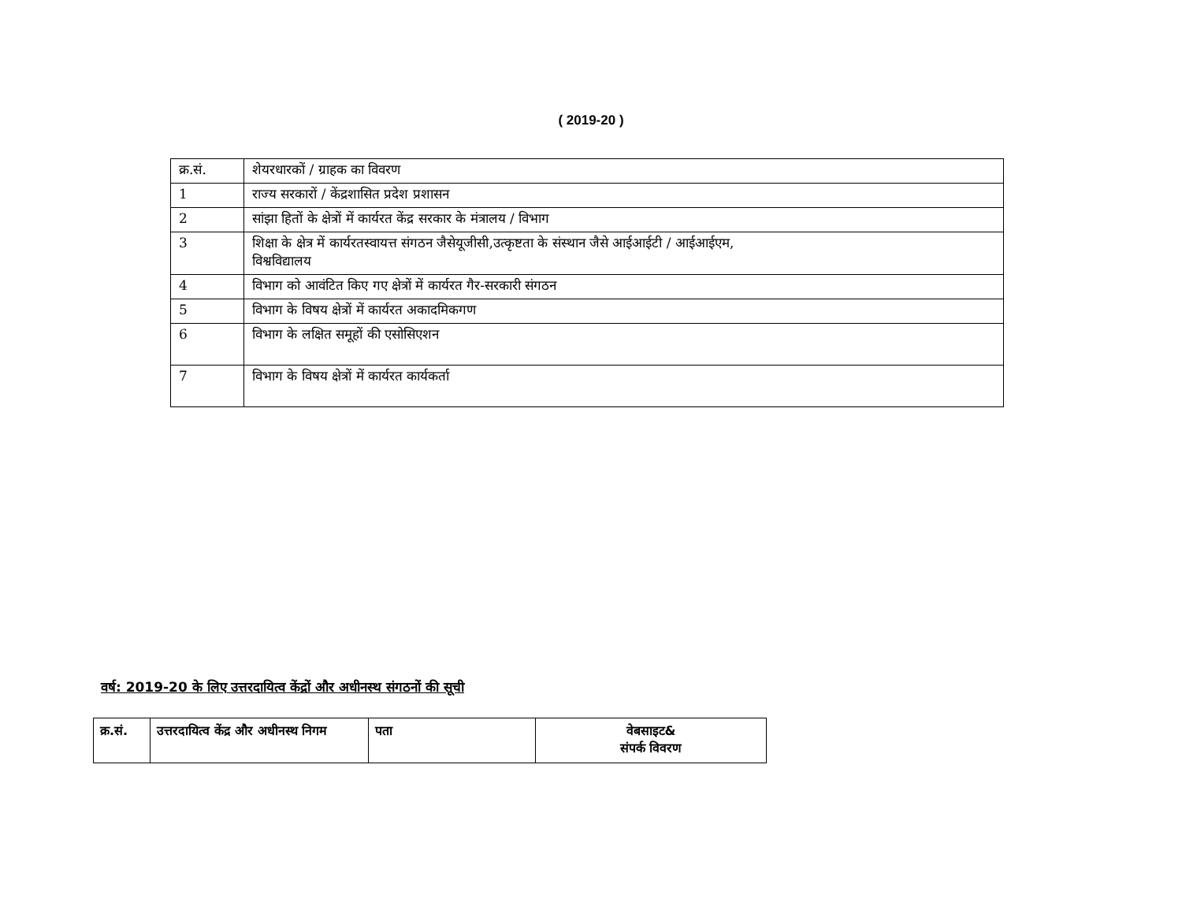( 2019-20 )
| क्र.सं. | शेयरधारकों / ग्राहक का विवरण |
| --- | --- |
| 1 | राज्य सरकारों / केंद्रशासित प्रदेश प्रशासन |
| 2 | सांझा हितों के क्षेत्रों में कार्यरत केंद्र सरकार के मंत्रालय / विभाग |
| 3 | शिक्षा के क्षेत्र में कार्यरतस्वायत्त संगठन जैसेयूजीसी,उत्कृष्टता के संस्थान जैसे आईआईटी / आईआईएम, विश्वविद्यालय |
| 4 | विभाग को आवंटित किए गए क्षेत्रों में कार्यरत गैर-सरकारी संगठन |
| 5 | विभाग के विषय क्षेत्रों में कार्यरत अकादमिकगण |
| 6 | विभाग के लक्षित समूहों की एसोसिएशन |
| 7 | विभाग के विषय क्षेत्रों में कार्यरत कार्यकर्ता |
वर्ष: 2019-20 के लिए उत्तरदायित्व केंद्रों और अधीनस्थ संगठनों की सूची
| क्र.सं. | उत्तरदायित्व केंद्र और अधीनस्थ निगम | पता | वेबसाइट& संपर्क विवरण |
| --- | --- | --- | --- |